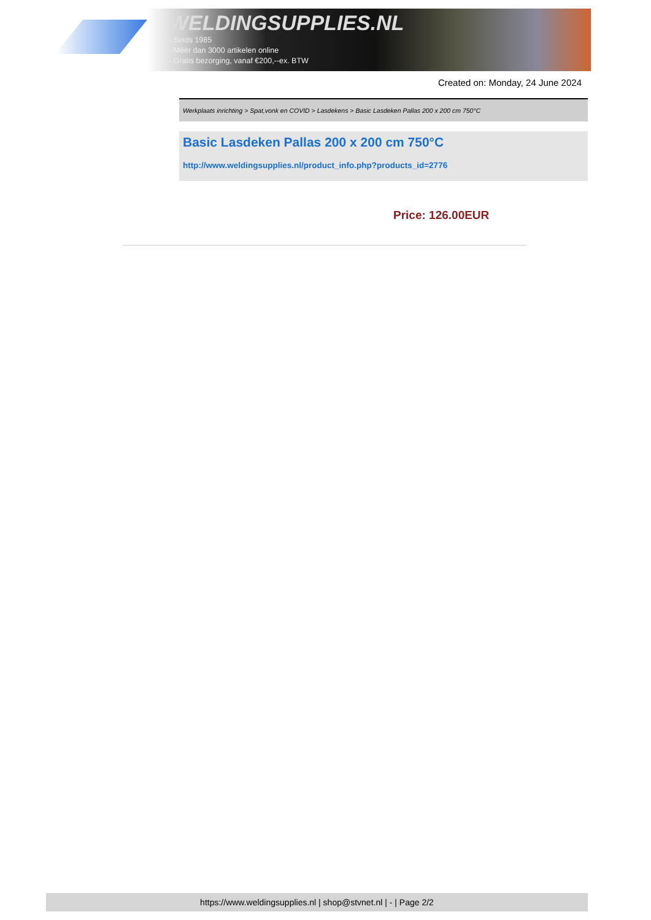WELDINGSUPPLIES.NL
- Sinds 1985
- Méér dan 3000 artikelen online
- Gratis bezorging, vanaf €200,--ex. BTW
Created on: Monday, 24 June 2024
Werkplaats inrichting > Spat,vonk en COVID > Lasdekens > Basic Lasdeken Pallas 200 x 200 cm 750°C
Basic Lasdeken Pallas 200 x 200 cm 750°C
http://www.weldingsupplies.nl/product_info.php?products_id=2776
Price: 126.00EUR
https://www.weldingsupplies.nl | shop@stvnet.nl | - | Page 2/2